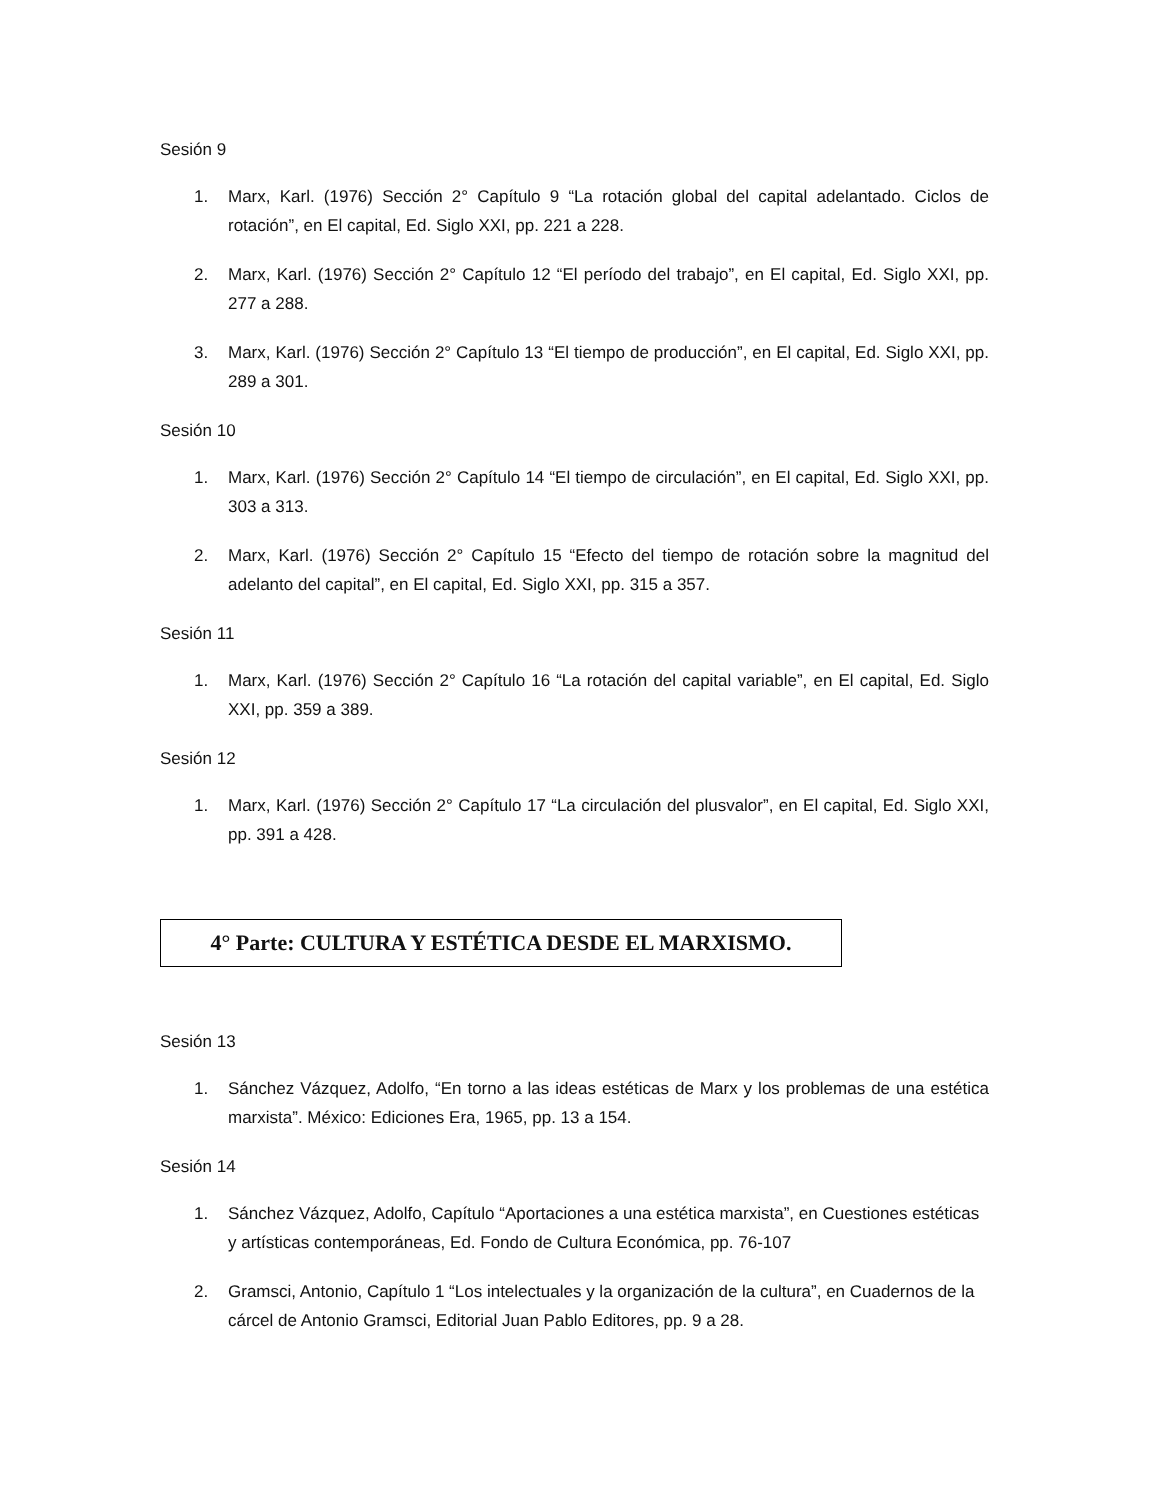Sesión 9
1. Marx, Karl. (1976) Sección 2° Capítulo 9 “La rotación global del capital adelantado. Ciclos de rotación”, en El capital, Ed. Siglo XXI, pp. 221 a 228.
2. Marx, Karl. (1976) Sección 2° Capítulo 12 “El período del trabajo”, en El capital, Ed. Siglo XXI, pp. 277 a 288.
3. Marx, Karl. (1976) Sección 2° Capítulo 13 “El tiempo de producción”, en El capital, Ed. Siglo XXI, pp. 289 a 301.
Sesión 10
1. Marx, Karl. (1976) Sección 2° Capítulo 14 “El tiempo de circulación”, en El capital, Ed. Siglo XXI, pp. 303 a 313.
2. Marx, Karl. (1976) Sección 2° Capítulo 15 “Efecto del tiempo de rotación sobre la magnitud del adelanto del capital”, en El capital, Ed. Siglo XXI, pp. 315 a 357.
Sesión 11
1. Marx, Karl. (1976) Sección 2° Capítulo 16 “La rotación del capital variable”, en El capital, Ed. Siglo XXI, pp. 359 a 389.
Sesión 12
1. Marx, Karl. (1976) Sección 2° Capítulo 17 “La circulación del plusvalor”, en El capital, Ed. Siglo XXI, pp. 391 a 428.
4° Parte: CULTURA Y ESTÉTICA DESDE EL MARXISMO.
Sesión 13
1. Sánchez Vázquez, Adolfo, “En torno a las ideas estéticas de Marx y los problemas de una estética marxista”. México: Ediciones Era, 1965, pp. 13 a 154.
Sesión 14
1. Sánchez Vázquez, Adolfo, Capítulo “Aportaciones a una estética marxista”, en Cuestiones estéticas y artísticas contemporáneas, Ed. Fondo de Cultura Económica, pp. 76-107
2. Gramsci, Antonio, Capítulo 1 “Los intelectuales y la organización de la cultura”, en Cuadernos de la cárcel de Antonio Gramsci, Editorial Juan Pablo Editores, pp. 9 a 28.